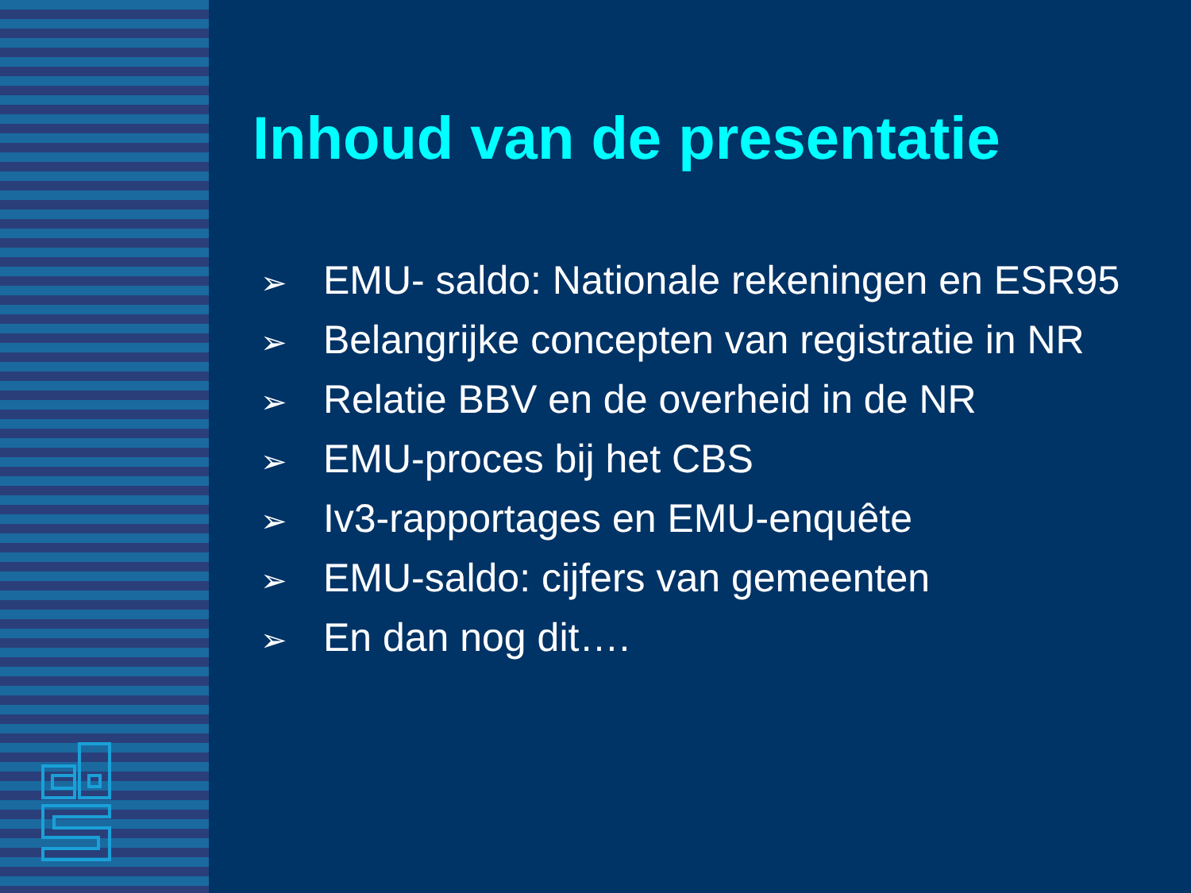Inhoud van de presentatie
➢ EMU- saldo: Nationale rekeningen en ESR95
➢ Belangrijke concepten van registratie in NR
➢ Relatie BBV en de overheid in de NR
➢ EMU-proces bij het CBS
➢ Iv3-rapportages en EMU-enquête
➢ EMU-saldo: cijfers van gemeenten
➢ En dan nog dit….